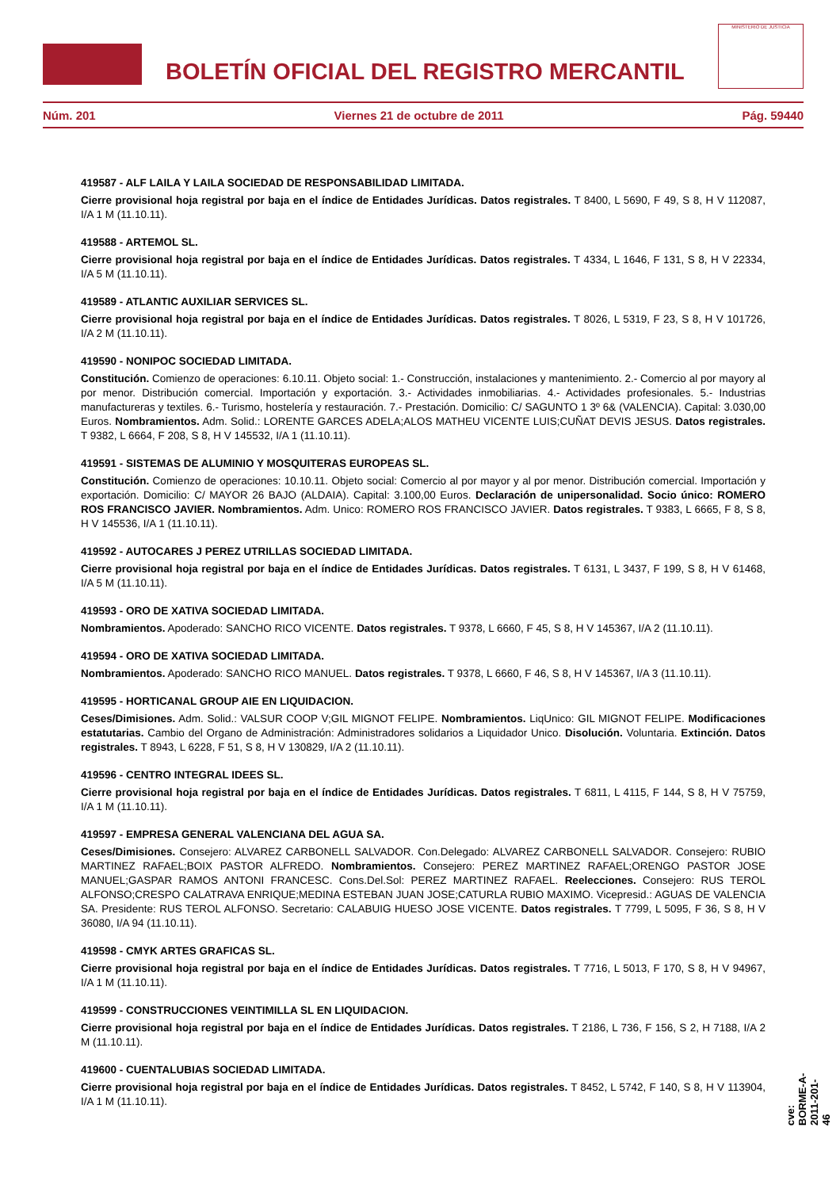BOLETÍN OFICIAL DEL REGISTRO MERCANTIL
MINISTERIO DE JUSTICIA
Núm. 201 Viernes 21 de octubre de 2011 Pág. 59440
419587 - ALF LAILA Y LAILA SOCIEDAD DE RESPONSABILIDAD LIMITADA.
Cierre provisional hoja registral por baja en el índice de Entidades Jurídicas. Datos registrales. T 8400, L 5690, F 49, S 8, H V 112087, I/A 1 M (11.10.11).
419588 - ARTEMOL SL.
Cierre provisional hoja registral por baja en el índice de Entidades Jurídicas. Datos registrales. T 4334, L 1646, F 131, S 8, H V 22334, I/A 5 M (11.10.11).
419589 - ATLANTIC AUXILIAR SERVICES SL.
Cierre provisional hoja registral por baja en el índice de Entidades Jurídicas. Datos registrales. T 8026, L 5319, F 23, S 8, H V 101726, I/A 2 M (11.10.11).
419590 - NONIPOC SOCIEDAD LIMITADA.
Constitución. Comienzo de operaciones: 6.10.11. Objeto social: 1.- Construcción, instalaciones y mantenimiento. 2.- Comercio al por mayory al por menor. Distribución comercial. Importación y exportación. 3.- Actividades inmobiliarias. 4.- Actividades profesionales. 5.- Industrias manufactureras y textiles. 6.- Turismo, hostelería y restauración. 7.- Prestación. Domicilio: C/ SAGUNTO 1 3º 6& (VALENCIA). Capital: 3.030,00 Euros. Nombramientos. Adm. Solid.: LORENTE GARCES ADELA;ALOS MATHEU VICENTE LUIS;CUÑAT DEVIS JESUS. Datos registrales. T 9382, L 6664, F 208, S 8, H V 145532, I/A 1 (11.10.11).
419591 - SISTEMAS DE ALUMINIO Y MOSQUITERAS EUROPEAS SL.
Constitución. Comienzo de operaciones: 10.10.11. Objeto social: Comercio al por mayor y al por menor. Distribución comercial. Importación y exportación. Domicilio: C/ MAYOR 26 BAJO (ALDAIA). Capital: 3.100,00 Euros. Declaración de unipersonalidad. Socio único: ROMERO ROS FRANCISCO JAVIER. Nombramientos. Adm. Unico: ROMERO ROS FRANCISCO JAVIER. Datos registrales. T 9383, L 6665, F 8, S 8, H V 145536, I/A 1 (11.10.11).
419592 - AUTOCARES J PEREZ UTRILLAS SOCIEDAD LIMITADA.
Cierre provisional hoja registral por baja en el índice de Entidades Jurídicas. Datos registrales. T 6131, L 3437, F 199, S 8, H V 61468, I/A 5 M (11.10.11).
419593 - ORO DE XATIVA SOCIEDAD LIMITADA.
Nombramientos. Apoderado: SANCHO RICO VICENTE. Datos registrales. T 9378, L 6660, F 45, S 8, H V 145367, I/A 2 (11.10.11).
419594 - ORO DE XATIVA SOCIEDAD LIMITADA.
Nombramientos. Apoderado: SANCHO RICO MANUEL. Datos registrales. T 9378, L 6660, F 46, S 8, H V 145367, I/A 3 (11.10.11).
419595 - HORTICANAL GROUP AIE EN LIQUIDACION.
Ceses/Dimisiones. Adm. Solid.: VALSUR COOP V;GIL MIGNOT FELIPE. Nombramientos. LiqUnico: GIL MIGNOT FELIPE. Modificaciones estatutarias. Cambio del Organo de Administración: Administradores solidarios a Liquidador Unico. Disolución. Voluntaria. Extinción. Datos registrales. T 8943, L 6228, F 51, S 8, H V 130829, I/A 2 (11.10.11).
419596 - CENTRO INTEGRAL IDEES SL.
Cierre provisional hoja registral por baja en el índice de Entidades Jurídicas. Datos registrales. T 6811, L 4115, F 144, S 8, H V 75759, I/A 1 M (11.10.11).
419597 - EMPRESA GENERAL VALENCIANA DEL AGUA SA.
Ceses/Dimisiones. Consejero: ALVAREZ CARBONELL SALVADOR. Con.Delegado: ALVAREZ CARBONELL SALVADOR. Consejero: RUBIO MARTINEZ RAFAEL;BOIX PASTOR ALFREDO. Nombramientos. Consejero: PEREZ MARTINEZ RAFAEL;ORENGO PASTOR JOSE MANUEL;GASPAR RAMOS ANTONI FRANCESC. Cons.Del.Sol: PEREZ MARTINEZ RAFAEL. Reelecciones. Consejero: RUS TEROL ALFONSO;CRESPO CALATRAVA ENRIQUE;MEDINA ESTEBAN JUAN JOSE;CATURLA RUBIO MAXIMO. Vicepresid.: AGUAS DE VALENCIA SA. Presidente: RUS TEROL ALFONSO. Secretario: CALABUIG HUESO JOSE VICENTE. Datos registrales. T 7799, L 5095, F 36, S 8, H V 36080, I/A 94 (11.10.11).
419598 - CMYK ARTES GRAFICAS SL.
Cierre provisional hoja registral por baja en el índice de Entidades Jurídicas. Datos registrales. T 7716, L 5013, F 170, S 8, H V 94967, I/A 1 M (11.10.11).
419599 - CONSTRUCCIONES VEINTIMILLA SL EN LIQUIDACION.
Cierre provisional hoja registral por baja en el índice de Entidades Jurídicas. Datos registrales. T 2186, L 736, F 156, S 2, H 7188, I/A 2 M (11.10.11).
419600 - CUENTALUBIAS SOCIEDAD LIMITADA.
Cierre provisional hoja registral por baja en el índice de Entidades Jurídicas. Datos registrales. T 8452, L 5742, F 140, S 8, H V 113904, I/A 1 M (11.10.11).
cve: BORME-A-2011-201-46